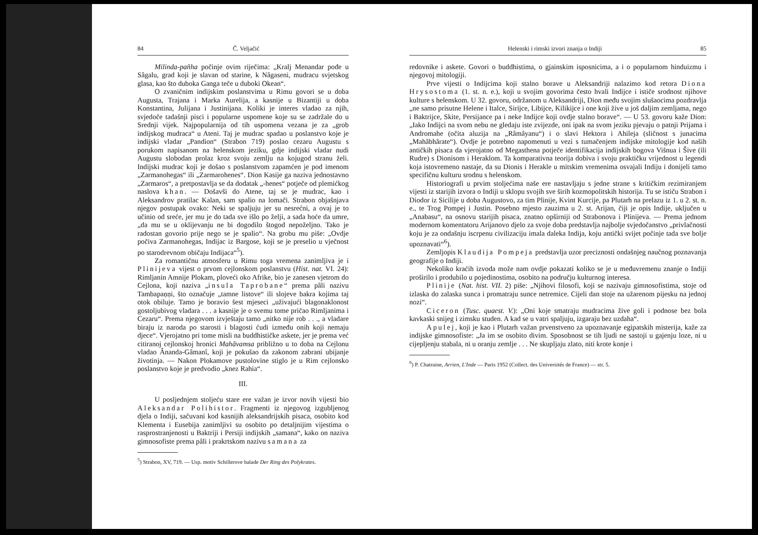84 Č. Veljačić
Milinda-pañha počinje ovim riječima: „Kralj Menandar pođe u Sâgalu, grad koji je slavan od starine, k Nâgaseni, mudracu svjetskog glasa, kao što duboka Ganga teče u duboki Okean“.
O zvaničnim indijskim poslanstvima u Rimu govori se u doba Augusta, Trajana i Marka Aurelija, a kasnije u Bizantiji u doba Konstantina, Julijana i Justinijana. Koliki je interes vladao za njih, svjedoče tadašnji pisci i popularne uspomene koje su se zadržale do u Srednji vijek. Najpopularnija od tih uspomena vezana je za „grob indijskog mudraca“ u Ateni. Taj je mudrac spadao u poslanstvo koje je indijski vladar „Pandion“ (Strabon 719) poslao cezaru Augustu s porukom napisanom na helenskom jeziku, gdje indijski vladar nudi Augustu slobodan prolaz kroz svoju zemlju na kojugod stranu želi. Indijski mudrac koji je došao s poslanstvom zapamćen je pod imenom „Zarmanohegas“ ili „Zarmarohenes“. Dion Kasije ga naziva jednostavno „Zarmaros“, a pretpostavlja se da dodatak „-henes“ potječe od plemićkog naslova khan. — Došavši do Atene, taj se je mudrac, kao i Aleksandrov pratilac Kalan, sam spalio na lomači. Strabon objašnjava njegov postupak ovako: Neki se spaljuju jer su nesrećni, a ovaj je to učinio od sreće, jer mu je do tada sve išlo po želji, a sada hoće da umre, „da mu se u oklijevanju ne bi dogodilo štogod nepoželjno. Tako je radostan govorio prije nego se je spalio“. Na grobu mu piše: „Ovdje počiva Zarmanohegas, Indijac iz Bargose, koji se je preselio u vječnost po starodrevnom običaju Indijaca“<sup>5</sup>).
Za romantičnu atmosferu u Rimu toga vremena zanimljiva je i Plinijeva vijest o prvom cejlonskom poslanstvu (Hist. nat. VI. 24): Rimljanin Amnije Plokam, ploveći oko Afrike, bio je zanesen vjetrom do Cejlona, koji naziva „insula Taprobane“ prema pâli nazivu Tambapaṇṇi, što označuje „tamne listove“ ili slojeve bakra kojima taj otok obiluje. Tamo je boravio šest mjeseci „uživajući blagonaklonost gostoljubivog vladara . . . a kasnije je o svemu tome pričao Rimljanima i Cezaru“. Prema njegovom izvještaju tamo „nitko nije rob . . ., a vladare biraju iz naroda po starosti i blagosti ćudi između onih koji nemaju djece“. Vjerojatno pri tome misli na buddhističke askete, jer je prema već citiranoj cejlonskoj hronici Mahâvamsa približno u to doba na Cejlonu vladao Ânanda-Gâmanî, koji je pokušao da zakonom zabrani ubijanje životinja. — Nakon Plokamove pustolovine stiglo je u Rim cejlonsko poslanstvo koje je predvodio „knez Rahia“.
III.
U posljednjem stoljeću stare ere važan je izvor novih vijesti bio Aleksandar Polihistor. Fragmenti iz njegovog izgubljenog djela o Indiji, sačuvani kod kasnijih aleksandrijskih pisaca, osobito kod Klementa i Eusebija zanimljivi su osobito po detaljnijim vijestima o rasprostranjenosti u Baktriji i Persiji indijskih „samana“, kako on naziva gimnosofiste prema pâli i prakrtskom nazivu samana za
<sup>5</sup>) Strabon, XV, 719. — Usp. motiv Schillerove balade Der Ring des Polykrates.
Helenski i rimski izvori znanja o Indiji 85
redovnike i askete. Govori o buddhistima, o gjainskim isposnicima, a i o popularnom hinduizmu i njegovoj mitologiji.
Prve vijesti o Indijcima koji stalno borave u Aleksandriji nalazimo kod retora Diona Hrysostoma (1. st. n. e.), koji u svojim govorima često hvali Indijce i ističe srodnost njihove kulture s helenskom. U 32. govoru, održanom u Aleksandriji, Dion među svojim slušaocima pozdravlja „ne samo prisutne Helene i Italce, Sirijce, Libijce, Kilikijce i one koji žive u još daljim zemljama, nego i Baktrijce, Skite, Persijance pa i neke Indijce koji ovdje stalno borave“. — U 53. govoru kaže Dion: „Iako Indijci na svom nebu ne gledaju iste zvijezde, oni ipak na svom jeziku pjevaju o patnji Prijama i Andromahe (očita aluzija na „Râmâyanu“) i o slavi Hektora i Ahileja (sličnost s junacima „Mahâbhârate“). Ovdje je potrebno napomenuti u vezi s tumačenjem indijske mitologije kod naših antičkih pisaca da vjerojatno od Megasthena potječe identifikacija indijskih bogova Višnua i Šive (ili Rudre) s Dionisom i Heraklom. Ta komparativna teorija dobiva i svoju praktičku vrijednost u legendi koja istovremeno nastaje, da su Dionis i Herakle u mitskim vremenima osvajali Indiju i donijeli tamo specifičnu kulturu srodnu s helenskom.
Historiografi u prvim stoljećima naše ere nastavljaju s jedne strane s kritičkim rezimiranjem vijesti iz starijih izvora o Indiji u sklopu svojih sve širih kozmopolitskih historija. Tu se ističu Strabon i Diodor iz Sicilije u doba Augustovo, za tim Plinije, Kvint Kurcije, pa Plutarh na prelazu iz 1. u 2. st. n. e., te Trog Pompej i Justin. Posebno mjesto zauzima u 2. st. Arijan, čiji je opis Indije, uključen u „Anabasu“, na osnovu starijih pisaca, znatno opširniji od Strabonova i Plinijeva. — Prema jednom modernom komentatoru Arijanovo djelo za svoje doba predstavlja najbolje svjedočanstvo „privlačnosti koju je za ondašnju iscrpenu civilizaciju imala daleka Indija, koju antički svijet počinje tada sve bolje upoznavati“<sup>6</sup>).
Zemljopis Klaudija Pompeja predstavlja uzor preciznosti ondašnjeg naučnog poznavanja geografije o Indiji.
Nekoliko kraćih izvoda može nam ovdje pokazati koliko se je u međuvremenu znanje o Indiji proširilo i produbilo u pojedinostima, osobito na području kulturnog interesa.
Plinije (Nat. hist. VII. 2) piše: „Njihovi filosofi, koji se nazivaju gimnosofistima, stoje od izlaska do zalaska sunca i promatraju sunce netremice. Cijeli dan stoje na užarenom pijesku na jednoj nozi“.
Ciceron (Tusc. quaest. V.): „Oni koje smatraju mudracima žive goli i podnose bez bola kavkaski snijeg i zimsku studen. A kad se u vatri spaljuju, izgaraju bez uzdaha“.
Apulej, koji je kao i Plutarh važan prvenstveno za upoznavanje egipatskih misterija, kaže za indijske gimnosofiste: „Ja im se osobito divim. Sposobnost se tih ljudi ne sastoji u gajenju loze, ni u cijepljenju stabala, ni u oranju zemlje . . . Ne skupljaju zlato, niti krote konje i
<sup>6</sup>) P. Chatraine, Arrien, L'Inde — Paris 1952 (Collect. des Universités de France) — str. 5.